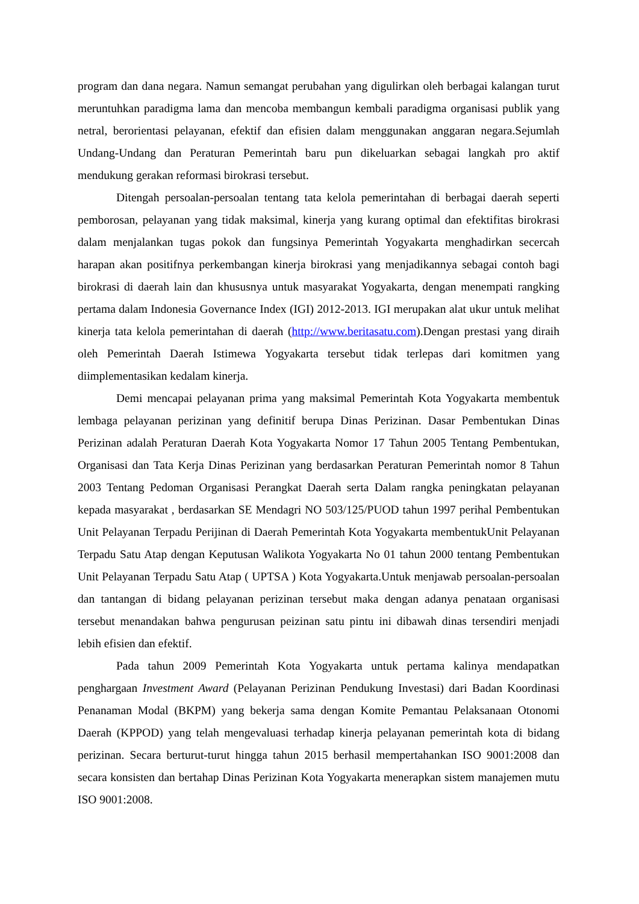program dan dana negara. Namun semangat perubahan yang digulirkan oleh berbagai kalangan turut meruntuhkan paradigma lama dan mencoba membangun kembali paradigma organisasi publik yang netral, berorientasi pelayanan, efektif dan efisien dalam menggunakan anggaran negara.Sejumlah Undang-Undang dan Peraturan Pemerintah baru pun dikeluarkan sebagai langkah pro aktif mendukung gerakan reformasi birokrasi tersebut.
Ditengah persoalan-persoalan tentang tata kelola pemerintahan di berbagai daerah seperti pemborosan, pelayanan yang tidak maksimal, kinerja yang kurang optimal dan efektifitas birokrasi dalam menjalankan tugas pokok dan fungsinya Pemerintah Yogyakarta menghadirkan secercah harapan akan positifnya perkembangan kinerja birokrasi yang menjadikannya sebagai contoh bagi birokrasi di daerah lain dan khususnya untuk masyarakat Yogyakarta, dengan menempati rangking pertama dalam Indonesia Governance Index (IGI) 2012-2013. IGI merupakan alat ukur untuk melihat kinerja tata kelola pemerintahan di daerah (http://www.beritasatu.com).Dengan prestasi yang diraih oleh Pemerintah Daerah Istimewa Yogyakarta tersebut tidak terlepas dari komitmen yang diimplementasikan kedalam kinerja.
Demi mencapai pelayanan prima yang maksimal Pemerintah Kota Yogyakarta membentuk lembaga pelayanan perizinan yang definitif berupa Dinas Perizinan. Dasar Pembentukan Dinas Perizinan adalah Peraturan Daerah Kota Yogyakarta Nomor 17 Tahun 2005 Tentang Pembentukan, Organisasi dan Tata Kerja Dinas Perizinan yang berdasarkan Peraturan Pemerintah nomor 8 Tahun 2003 Tentang Pedoman Organisasi Perangkat Daerah serta Dalam rangka peningkatan pelayanan kepada masyarakat , berdasarkan SE Mendagri NO 503/125/PUOD tahun 1997 perihal Pembentukan Unit Pelayanan Terpadu Perijinan di Daerah Pemerintah Kota Yogyakarta membentukUnit Pelayanan Terpadu Satu Atap dengan Keputusan Walikota Yogyakarta No 01 tahun 2000 tentang Pembentukan Unit Pelayanan Terpadu Satu Atap ( UPTSA ) Kota Yogyakarta.Untuk menjawab persoalan-persoalan dan tantangan di bidang pelayanan perizinan tersebut maka dengan adanya penataan organisasi tersebut menandakan bahwa pengurusan peizinan satu pintu ini dibawah dinas tersendiri menjadi lebih efisien dan efektif.
Pada tahun 2009 Pemerintah Kota Yogyakarta untuk pertama kalinya mendapatkan penghargaan Investment Award (Pelayanan Perizinan Pendukung Investasi) dari Badan Koordinasi Penanaman Modal (BKPM) yang bekerja sama dengan Komite Pemantau Pelaksanaan Otonomi Daerah (KPPOD) yang telah mengevaluasi terhadap kinerja pelayanan pemerintah kota di bidang perizinan. Secara berturut-turut hingga tahun 2015 berhasil mempertahankan ISO 9001:2008 dan secara konsisten dan bertahap Dinas Perizinan Kota Yogyakarta menerapkan sistem manajemen mutu ISO 9001:2008.